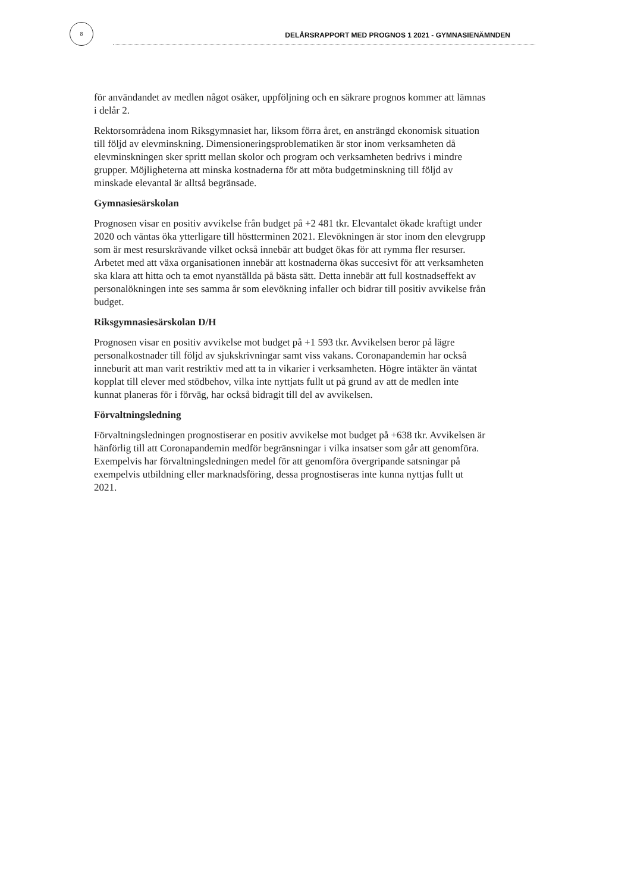8
DELÅRSRAPPORT MED PROGNOS 1 2021 - GYMNASIENÄMNDEN
för användandet av medlen något osäker, uppföljning och en säkrare prognos kommer att lämnas i delår 2.
Rektorsområdena inom Riksgymnasiet har, liksom förra året, en ansträngd ekonomisk situation till följd av elevminskning. Dimensioneringsproblematiken är stor inom verksamheten då elevminskningen sker spritt mellan skolor och program och verksamheten bedrivs i mindre grupper. Möjligheterna att minska kostnaderna för att möta budgetminskning till följd av minskade elevantal är alltså begränsade.
Gymnasiesärskolan
Prognosen visar en positiv avvikelse från budget på +2 481 tkr. Elevantalet ökade kraftigt under 2020 och väntas öka ytterligare till höstterminen 2021. Elevökningen är stor inom den elevgrupp som är mest resurskrävande vilket också innebär att budget ökas för att rymma fler resurser. Arbetet med att växa organisationen innebär att kostnaderna ökas succesivt för att verksamheten ska klara att hitta och ta emot nyanställda på bästa sätt. Detta innebär att full kostnadseffekt av personalökningen inte ses samma år som elevökning infaller och bidrar till positiv avvikelse från budget.
Riksgymnasiesärskolan D/H
Prognosen visar en positiv avvikelse mot budget på +1 593 tkr. Avvikelsen beror på lägre personalkostnader till följd av sjukskrivningar samt viss vakans. Coronapandemin har också inneburit att man varit restriktiv med att ta in vikarier i verksamheten. Högre intäkter än väntat kopplat till elever med stödbehov, vilka inte nyttjats fullt ut på grund av att de medlen inte kunnat planeras för i förväg, har också bidragit till del av avvikelsen.
Förvaltningsledning
Förvaltningsledningen prognostiserar en positiv avvikelse mot budget på +638 tkr. Avvikelsen är hänförlig till att Coronapandemin medför begränsningar i vilka insatser som går att genomföra. Exempelvis har förvaltningsledningen medel för att genomföra övergripande satsningar på exempelvis utbildning eller marknadsföring, dessa prognostiseras inte kunna nyttjas fullt ut 2021.